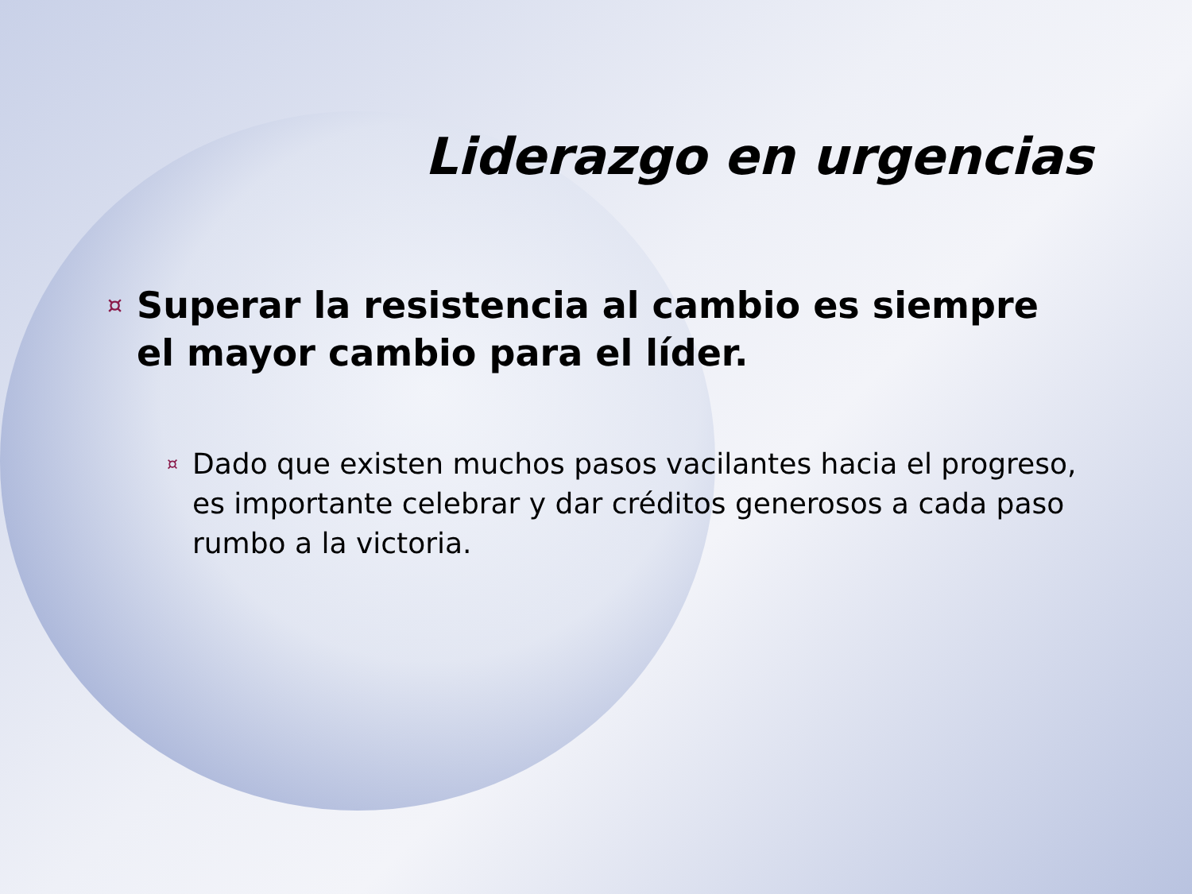Liderazgo en urgencias
¤ Superar la resistencia al cambio es siempre el mayor cambio para el líder.
¤ Dado que existen muchos pasos vacilantes hacia el progreso, es importante celebrar y dar créditos generosos a cada paso rumbo a la victoria.